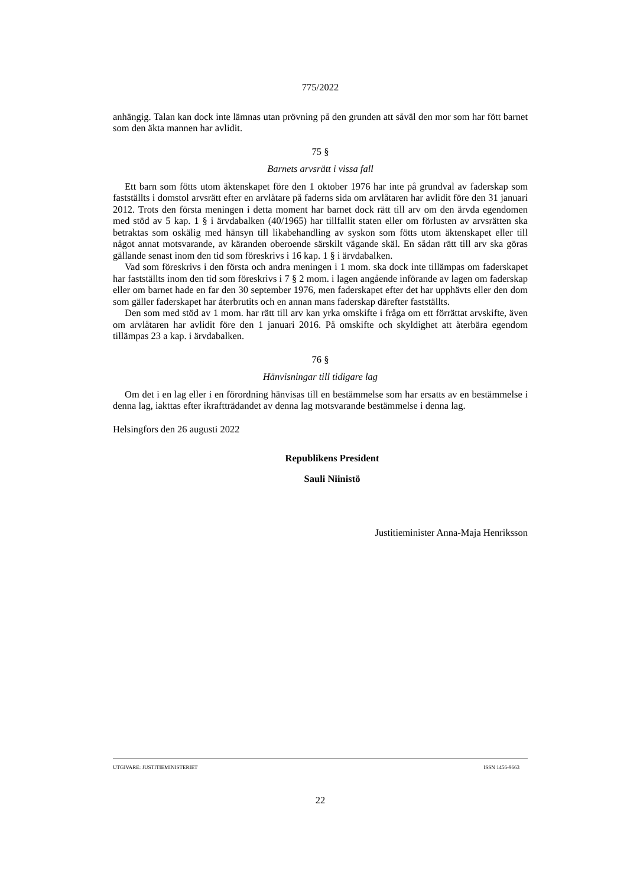775/2022
anhängig. Talan kan dock inte lämnas utan prövning på den grunden att såväl den mor som har fött barnet som den äkta mannen har avlidit.
75 §
Barnets arvsrätt i vissa fall
Ett barn som fötts utom äktenskapet före den 1 oktober 1976 har inte på grundval av faderskap som fastställts i domstol arvsrätt efter en arvlåtare på faderns sida om arvlåtaren har avlidit före den 31 januari 2012. Trots den första meningen i detta moment har barnet dock rätt till arv om den ärvda egendomen med stöd av 5 kap. 1 § i ärvdabalken (40/1965) har tillfallit staten eller om förlusten av arvsrätten ska betraktas som oskälig med hänsyn till likabehandling av syskon som fötts utom äktenskapet eller till något annat motsvarande, av käranden oberoende särskilt vägande skäl. En sådan rätt till arv ska göras gällande senast inom den tid som föreskrivs i 16 kap. 1 § i ärvdabalken.
Vad som föreskrivs i den första och andra meningen i 1 mom. ska dock inte tillämpas om faderskapet har fastställts inom den tid som föreskrivs i 7 § 2 mom. i lagen angående införande av lagen om faderskap eller om barnet hade en far den 30 september 1976, men faderskapet efter det har upphävts eller den dom som gäller faderskapet har återbrutits och en annan mans faderskap därefter fastställts.
Den som med stöd av 1 mom. har rätt till arv kan yrka omskifte i fråga om ett förrättat arvskifte, även om arvlåtaren har avlidit före den 1 januari 2016. På omskifte och skyldighet att återbära egendom tillämpas 23 a kap. i ärvdabalken.
76 §
Hänvisningar till tidigare lag
Om det i en lag eller i en förordning hänvisas till en bestämmelse som har ersatts av en bestämmelse i denna lag, iakttas efter ikraftträdandet av denna lag motsvarande bestämmelse i denna lag.
Helsingfors den 26 augusti 2022
Republikens President
Sauli Niinistö
Justitieminister Anna-Maja Henriksson
UTGIVARE: JUSTITIEMINISTERIET ISSN 1456-9663
22